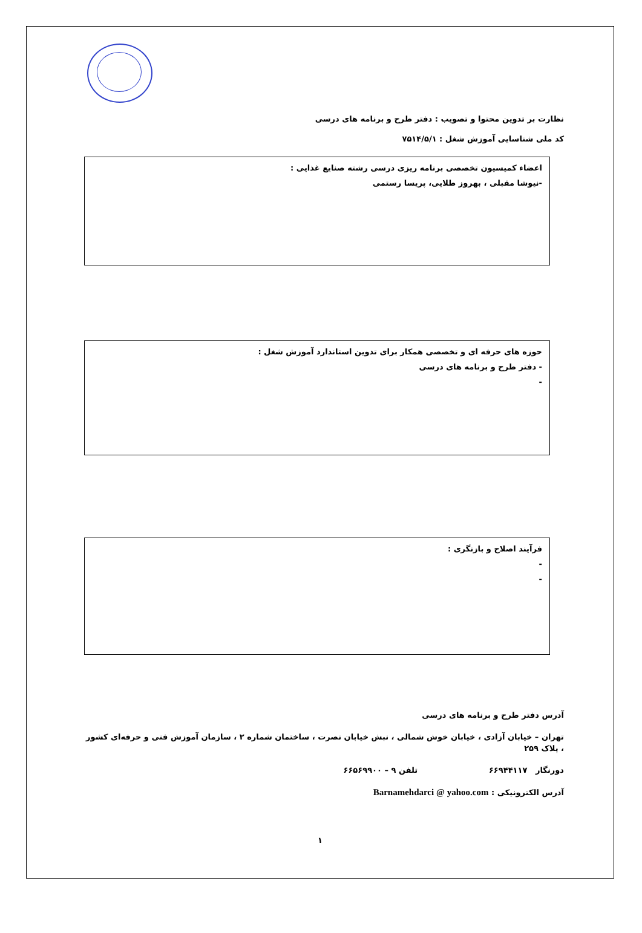نظارت بر تدوین محتوا و تصویب : دفتر طرح و برنامه های درسی
کد ملی شناسایی آموزش شغل : ۷۵۱۴/۵/۱
اعضاء کمیسیون تخصصی برنامه ریزی درسی رشته صنایع غذایی :
-نیوشا مقبلی ، بهروز طلایی، پریسا رستمی
حوزه های حرفه ای و تخصصی همکار برای تدوین استاندارد آموزش شغل :
- دفتر طرح و برنامه های درسی
-
فرآیند اصلاح و بازنگری :
-
-
آدرس دفتر طرح و برنامه های درسی
تهران – خیابان آزادی ، خیابان خوش شمالی ، نبش خیابان نصرت ، ساختمان شماره ۲ ، سازمان آموزش فنی و حرفه‌ای کشور ، پلاک ۲۵۹
دورنگار ۶۶۹۴۴۱۱۷ تلفن ۹ – ۶۶۵۶۹۹۰۰
آدرس الکترونیکی : Barnamehdarci @ yahoo.com
۱